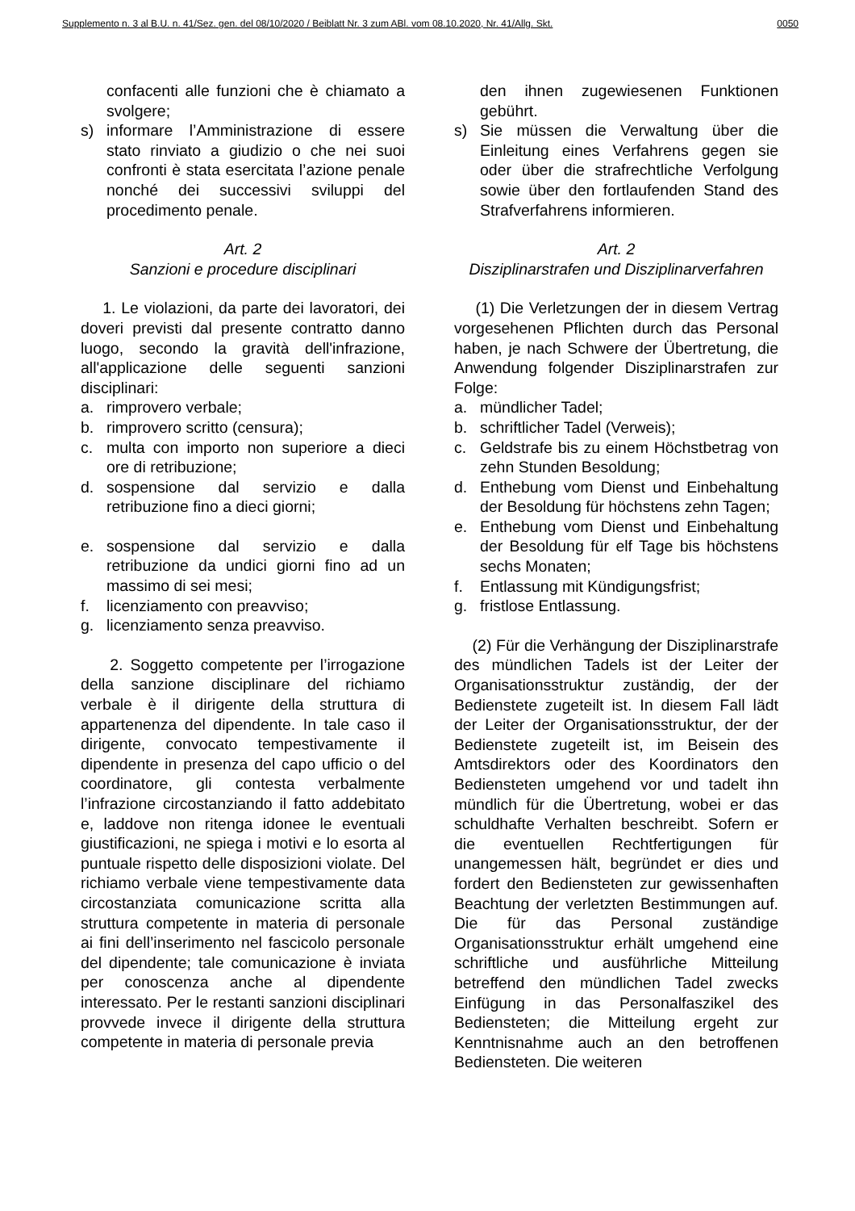Supplemento n. 3 al B.U. n. 41/Sez. gen. del 08/10/2020 / Beiblatt Nr. 3 zum ABl. vom 08.10.2020, Nr. 41/Allg. Skt. 0050
confacenti alle funzioni che è chiamato a svolgere;
s) informare l’Amministrazione di essere stato rinviato a giudizio o che nei suoi confronti è stata esercitata l’azione penale nonché dei successivi sviluppi del procedimento penale.
Art. 2
Sanzioni e procedure disciplinari
1. Le violazioni, da parte dei lavoratori, dei doveri previsti dal presente contratto danno luogo, secondo la gravità dell'infrazione, all'applicazione delle seguenti sanzioni disciplinari:
a. rimprovero verbale;
b. rimprovero scritto (censura);
c. multa con importo non superiore a dieci ore di retribuzione;
d. sospensione dal servizio e dalla retribuzione fino a dieci giorni;
e. sospensione dal servizio e dalla retribuzione da undici giorni fino ad un massimo di sei mesi;
f. licenziamento con preavviso;
g. licenziamento senza preavviso.
2. Soggetto competente per l’irrogazione della sanzione disciplinare del richiamo verbale è il dirigente della struttura di appartenenza del dipendente. In tale caso il dirigente, convocato tempestivamente il dipendente in presenza del capo ufficio o del coordinatore, gli contesta verbalmente l’infrazione circostanziando il fatto addebitato e, laddove non ritenga idonee le eventuali giustificazioni, ne spiega i motivi e lo esorta al puntuale rispetto delle disposizioni violate. Del richiamo verbale viene tempestivamente data circostanziata comunicazione scritta alla struttura competente in materia di personale ai fini dell’inserimento nel fascicolo personale del dipendente; tale comunicazione è inviata per conoscenza anche al dipendente interessato. Per le restanti sanzioni disciplinari provvede invece il dirigente della struttura competente in materia di personale previa
den ihnen zugewiesenen Funktionen gebührt.
s) Sie müssen die Verwaltung über die Einleitung eines Verfahrens gegen sie oder über die strafrechtliche Verfolgung sowie über den fortlaufenden Stand des Strafverfahrens informieren.
Art. 2
Disziplinarstrafen und Disziplinarverfahren
(1) Die Verletzungen der in diesem Vertrag vorgesehenen Pflichten durch das Personal haben, je nach Schwere der Übertretung, die Anwendung folgender Disziplinarstrafen zur Folge:
a. mündlicher Tadel;
b. schriftlicher Tadel (Verweis);
c. Geldstrafe bis zu einem Höchstbetrag von zehn Stunden Besoldung;
d. Enthebung vom Dienst und Einbehaltung der Besoldung für höchstens zehn Tagen;
e. Enthebung vom Dienst und Einbehaltung der Besoldung für elf Tage bis höchstens sechs Monaten;
f. Entlassung mit Kündigungsfrist;
g. fristlose Entlassung.
(2) Für die Verhängung der Disziplinarstrafe des mündlichen Tadels ist der Leiter der Organisationsstruktur zuständig, der der Bedienstete zugeteilt ist. In diesem Fall lädt der Leiter der Organisationsstruktur, der der Bedienstete zugeteilt ist, im Beisein des Amtsdirektors oder des Koordinators den Bediensteten umgehend vor und tadelt ihn mündlich für die Übertretung, wobei er das schuldhafte Verhalten beschreibt. Sofern er die eventuellen Rechtfertigungen für unangemessen hält, begründet er dies und fordert den Bediensteten zur gewissenhaften Beachtung der verletzten Bestimmungen auf. Die für das Personal zuständige Organisationsstruktur erhält umgehend eine schriftliche und ausführliche Mitteilung betreffend den mündlichen Tadel zwecks Einfügung in das Personalfaszikel des Bediensteten; die Mitteilung ergeht zur Kenntnisnahme auch an den betroffenen Bediensteten. Die weiteren